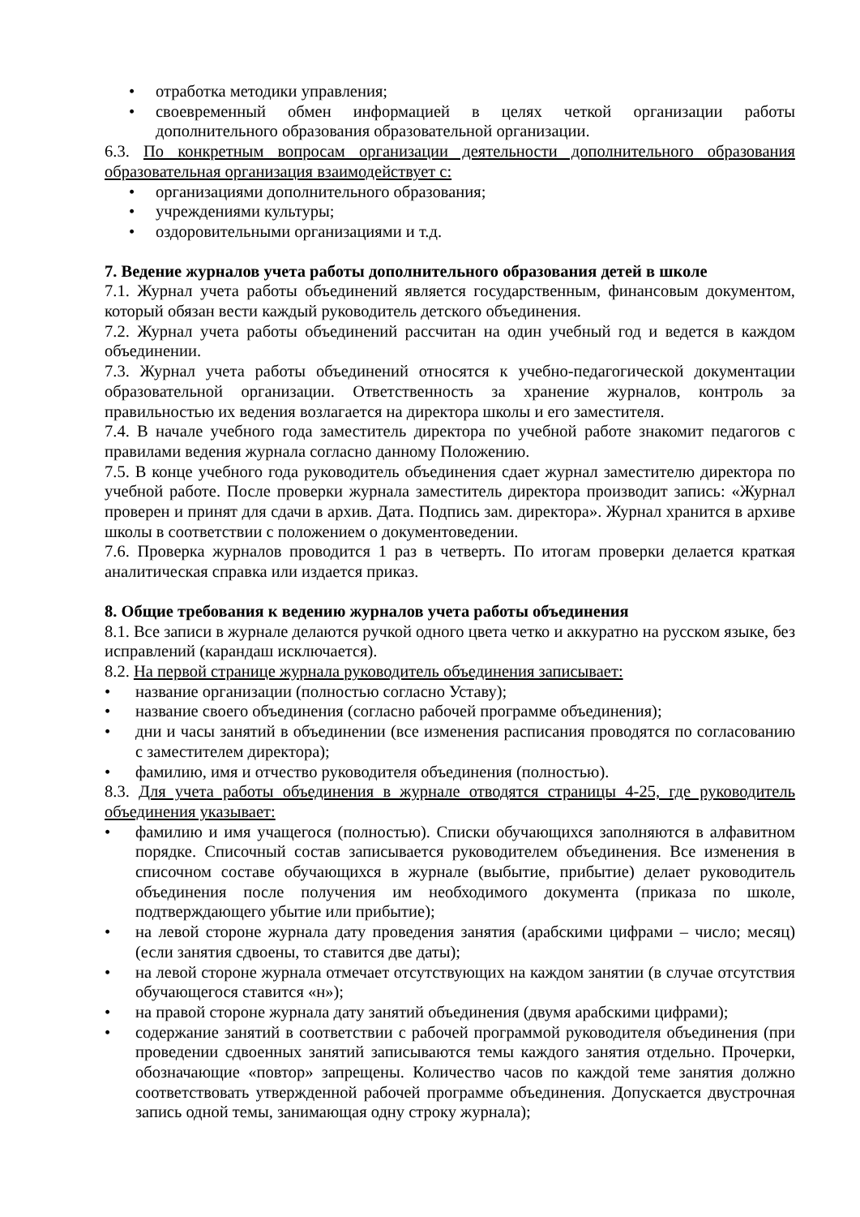• отработка методики управления;
• своевременный обмен информацией в целях четкой организации работы дополнительного образования образовательной организации.
6.3. По конкретным вопросам организации деятельности дополнительного образования образовательная организация взаимодействует с:
• организациями дополнительного образования;
• учреждениями культуры;
• оздоровительными организациями и т.д.
7. Ведение журналов учета работы дополнительного образования детей в школе
7.1. Журнал учета работы объединений является государственным, финансовым документом, который обязан вести каждый руководитель детского объединения.
7.2. Журнал учета работы объединений рассчитан на один учебный год и ведется в каждом объединении.
7.3. Журнал учета работы объединений относятся к учебно-педагогической документации образовательной организации. Ответственность за хранение журналов, контроль за правильностью их ведения возлагается на директора школы и его заместителя.
7.4. В начале учебного года заместитель директора по учебной работе знакомит педагогов с правилами ведения журнала согласно данному Положению.
7.5. В конце учебного года руководитель объединения сдает журнал заместителю директора по учебной работе. После проверки журнала заместитель директора производит запись: «Журнал проверен и принят для сдачи в архив. Дата. Подпись зам. директора». Журнал хранится в архиве школы в соответствии с положением о документоведении.
7.6. Проверка журналов проводится 1 раз в четверть. По итогам проверки делается краткая аналитическая справка или издается приказ.
8. Общие требования к ведению журналов учета работы объединения
8.1. Все записи в журнале делаются ручкой одного цвета четко и аккуратно на русском языке, без исправлений (карандаш исключается).
8.2. На первой странице журнала руководитель объединения записывает:
• название организации (полностью согласно Уставу);
• название своего объединения (согласно рабочей программе объединения);
• дни и часы занятий в объединении (все изменения расписания проводятся по согласованию с заместителем директора);
• фамилию, имя и отчество руководителя объединения (полностью).
8.3. Для учета работы объединения в журнале отводятся страницы 4-25, где руководитель объединения указывает:
• фамилию и имя учащегося (полностью). Списки обучающихся заполняются в алфавитном порядке. Списочный состав записывается руководителем объединения. Все изменения в списочном составе обучающихся в журнале (выбытие, прибытие) делает руководитель объединения после получения им необходимого документа (приказа по школе, подтверждающего убытие или прибытие);
• на левой стороне журнала дату проведения занятия (арабскими цифрами – число; месяц) (если занятия сдвоены, то ставится две даты);
• на левой стороне журнала отмечает отсутствующих на каждом занятии (в случае отсутствия обучающегося ставится «н»);
• на правой стороне журнала дату занятий объединения (двумя арабскими цифрами);
• содержание занятий в соответствии с рабочей программой руководителя объединения (при проведении сдвоенных занятий записываются темы каждого занятия отдельно. Прочерки, обозначающие «повтор» запрещены. Количество часов по каждой теме занятия должно соответствовать утвержденной рабочей программе объединения. Допускается двустрочная запись одной темы, занимающая одну строку журнала);